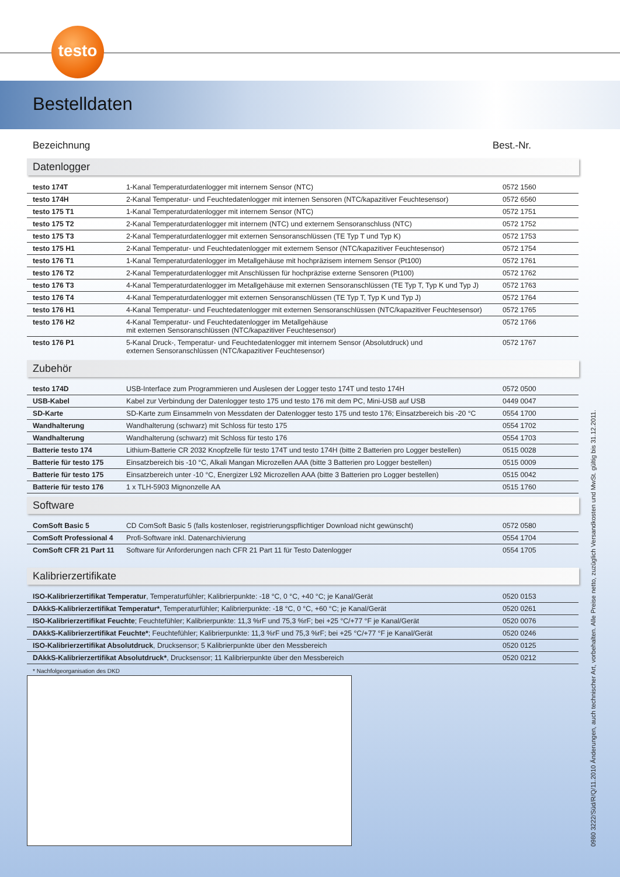testo
Bestelldaten
Bezeichnung Best.-Nr.
Datenlogger
| testo 174T | 1-Kanal Temperaturdatenlogger mit internem Sensor (NTC) | 0572 1560 |
| testo 174H | 2-Kanal Temperatur- und Feuchtedatenlogger mit internen Sensoren (NTC/kapazitiver Feuchtesensor) | 0572 6560 |
| testo 175 T1 | 1-Kanal Temperaturdatenlogger mit internem Sensor (NTC) | 0572 1751 |
| testo 175 T2 | 2-Kanal Temperaturdatenlogger mit internem (NTC) und externem Sensoranschluss (NTC) | 0572 1752 |
| testo 175 T3 | 2-Kanal Temperaturdatenlogger mit externen Sensoranschlüssen (TE Typ T und Typ K) | 0572 1753 |
| testo 175 H1 | 2-Kanal Temperatur- und Feuchtedatenlogger mit externem Sensor (NTC/kapazitiver Feuchtesensor) | 0572 1754 |
| testo 176 T1 | 1-Kanal Temperaturdatenlogger im Metallgehäuse mit hochpräzisem internem Sensor (Pt100) | 0572 1761 |
| testo 176 T2 | 2-Kanal Temperaturdatenlogger mit Anschlüssen für hochpräzise externe Sensoren (Pt100) | 0572 1762 |
| testo 176 T3 | 4-Kanal Temperaturdatenlogger im Metallgehäuse mit externen Sensoranschlüssen (TE Typ T, Typ K und Typ J) | 0572 1763 |
| testo 176 T4 | 4-Kanal Temperaturdatenlogger mit externen Sensoranschlüssen (TE Typ T, Typ K und Typ J) | 0572 1764 |
| testo 176 H1 | 4-Kanal Temperatur- und Feuchtedatenlogger mit externen Sensoranschlüssen (NTC/kapazitiver Feuchtesensor) | 0572 1765 |
| testo 176 H2 | 4-Kanal Temperatur- und Feuchtedatenlogger im Metallgehäuse mit externen Sensoranschlüssen (NTC/kapazitiver Feuchtesensor) | 0572 1766 |
| testo 176 P1 | 5-Kanal Druck-, Temperatur- und Feuchtedatenlogger mit internem Sensor (Absolutdruck) und externen Sensoranschlüssen (NTC/kapazitiver Feuchtesensor) | 0572 1767 |
Zubehör
| testo 174D | USB-Interface zum Programmieren und Auslesen der Logger testo 174T und testo 174H | 0572 0500 |
| USB-Kabel | Kabel zur Verbindung der Datenlogger testo 175 und testo 176 mit dem PC, Mini-USB auf USB | 0449 0047 |
| SD-Karte | SD-Karte zum Einsammeln von Messdaten der Datenlogger testo 175 und testo 176; Einsatzbereich bis -20 °C | 0554 1700 |
| Wandhalterung | Wandhalterung (schwarz) mit Schloss für testo 175 | 0554 1702 |
| Wandhalterung | Wandhalterung (schwarz) mit Schloss für testo 176 | 0554 1703 |
| Batterie testo 174 | Lithium-Batterie CR 2032 Knopfzelle für testo 174T und testo 174H (bitte 2 Batterien pro Logger bestellen) | 0515 0028 |
| Batterie für testo 175 | Einsatzbereich bis -10 °C, Alkali Mangan Microzellen AAA (bitte 3 Batterien pro Logger bestellen) | 0515 0009 |
| Batterie für testo 175 | Einsatzbereich unter -10 °C, Energizer L92 Microzellen AAA (bitte 3 Batterien pro Logger bestellen) | 0515 0042 |
| Batterie für testo 176 | 1 x TLH-5903 Mignonzelle AA | 0515 1760 |
Software
| ComSoft Basic 5 | CD ComSoft Basic 5 (falls kostenloser, registrierungspflichtiger Download nicht gewünscht) | 0572 0580 |
| ComSoft Professional 4 | Profi-Software inkl. Datenarchivierung | 0554 1704 |
| ComSoft CFR 21 Part 11 | Software für Anforderungen nach CFR 21 Part 11 für Testo Datenlogger | 0554 1705 |
Kalibrierzertifikate
| ISO-Kalibrierzertifikat Temperatur , Temperaturfühler; Kalibrierpunkte: -18 °C, 0 °C, +40 °C; je Kanal/Gerät | 0520 0153 |
| DAkkS-Kalibrierzertifikat Temperatur* , Temperaturfühler; Kalibrierpunkte: -18 °C, 0 °C, +60 °C; je Kanal/Gerät | 0520 0261 |
| ISO-Kalibrierzertifikat Feuchte ; Feuchtefühler; Kalibrierpunkte: 11,3 %rF und 75,3 %rF; bei +25 °C/+77 °F je Kanal/Gerät | 0520 0076 |
| DAkkS-Kalibrierzertifikat Feuchte* ; Feuchtefühler; Kalibrierpunkte: 11,3 %rF und 75,3 %rF; bei +25 °C/+77 °F je Kanal/Gerät | 0520 0246 |
| ISO-Kalibrierzertifikat Absolutdruck , Drucksensor; 5 Kalibrierpunkte über den Messbereich | 0520 0125 |
| DAkkS-Kalibrierzertifikat Absolutdruck* , Drucksensor; 11 Kalibrierpunkte über den Messbereich | 0520 0212 |
* Nachfolgeorganisation des DKD
0980 3222/Süd/R/Q/11.2010 Änderungen, auch technischer Art, vorbehalten. Alle Preise netto, zuzüglich Versandkosten und MwSt. gültig bis 31.12.2011.